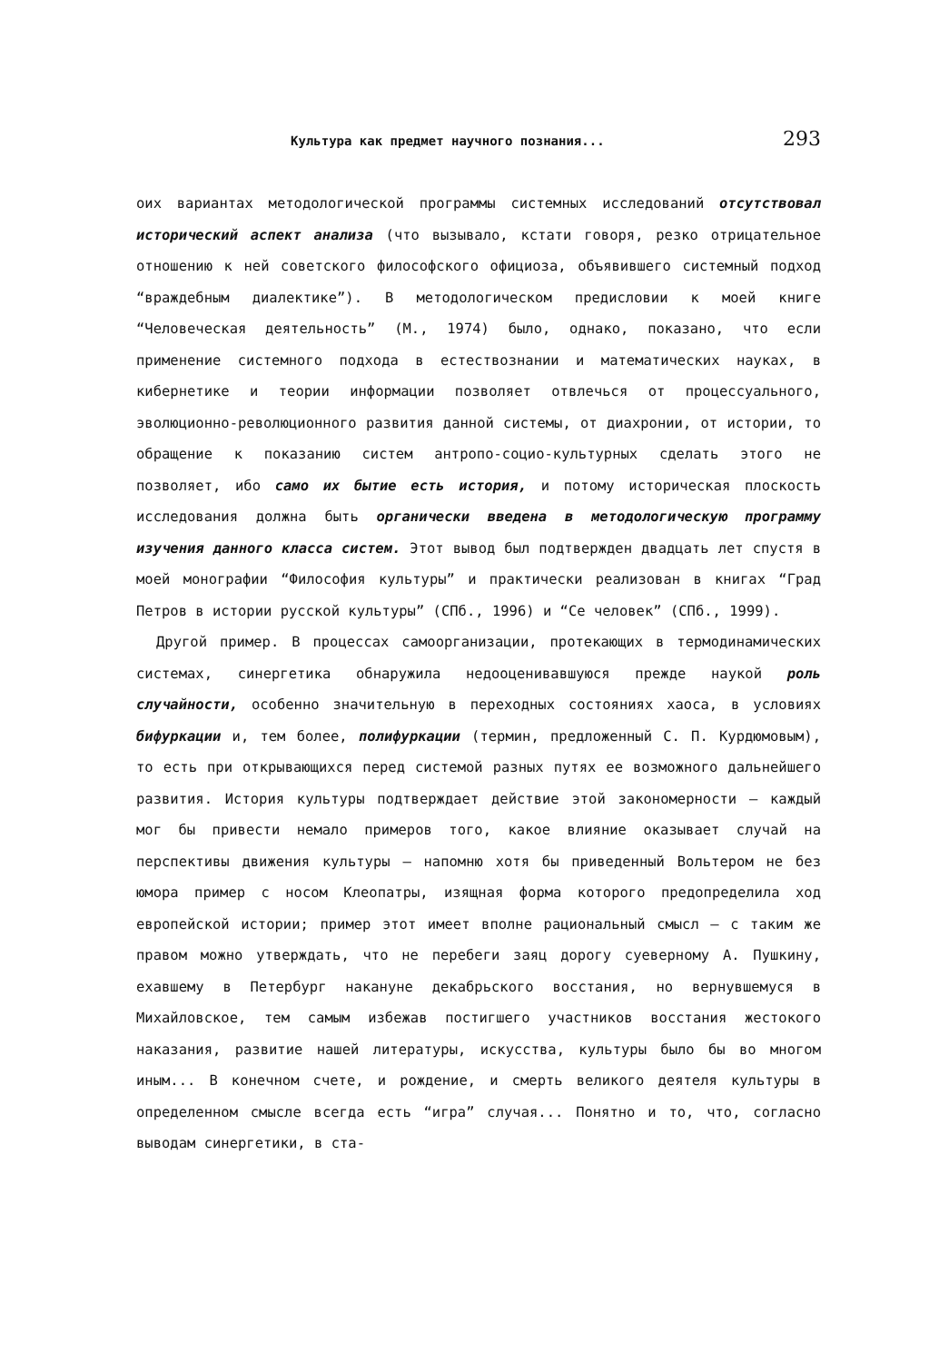Культура как предмет научного познания... 293
оих вариантах методологической программы системных исследований отсутствовал исторический аспект анализа (что вызывало, кстати говоря, резко отрицательное отношению к ней советского философского официоза, объявившего системный подход “враждебным диалектике”). В методологическом предисловии к моей книге “Человеческая деятельность” (М., 1974) было, однако, показано, что если применение системного подхода в естествознании и математических науках, в кибернетике и теории информации позволяет отвлечься от процессуального, эволюционно-революционного развития данной системы, от диахронии, от истории, то обращение к показанию систем антропо-социо-культурных сделать этого не позволяет, ибо само их бытие есть история, и потому историческая плоскость исследования должна быть органически введена в методологическую программу изучения данного класса систем. Этот вывод был подтвержден двадцать лет спустя в моей монографии “Философия культуры” и практически реализован в книгах “Град Петров в истории русской культуры” (СПб., 1996) и “Се человек” (СПб., 1999).
Другой пример. В процессах самоорганизации, протекающих в термодинамических системах, синергетика обнаружила недооценивавшуюся прежде наукой роль случайности, особенно значительную в переходных состояниях хаоса, в условиях бифуркации и, тем более, полифуркации (термин, предложенный С. П. Курдюмовым), то есть при открывающихся перед системой разных путях ее возможного дальнейшего развития. История культуры подтверждает действие этой закономерности — каждый мог бы привести немало примеров того, какое влияние оказывает случай на перспективы движения культуры — напомню хотя бы приведенный Вольтером не без юмора пример с носом Клеопатры, изящная форма которого предопределила ход европейской истории; пример этот имеет вполне рациональный смысл — с таким же правом можно утверждать, что не перебеги заяц дорогу суеверному А. Пушкину, ехавшему в Петербург накануне декабрьского восстания, но вернувшемуся в Михайловское, тем самым избежав постигшего участников восстания жестокого наказания, развитие нашей литературы, искусства, культуры было бы во многом иным... В конечном счете, и рождение, и смерть великого деятеля культуры в определенном смысле всегда есть “игра” случая... Понятно и то, что, согласно выводам синергетики, в ста-